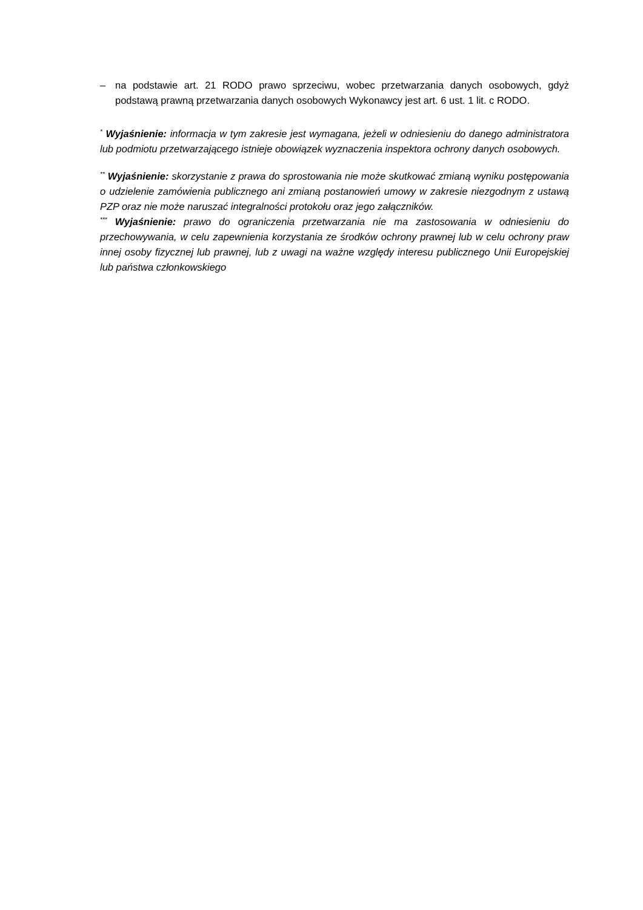– na podstawie art. 21 RODO prawo sprzeciwu, wobec przetwarzania danych osobowych, gdyż podstawą prawną przetwarzania danych osobowych Wykonawcy jest art. 6 ust. 1 lit. c RODO.
<sup>*</sup> Wyjaśnienie: informacja w tym zakresie jest wymagana, jeżeli w odniesieniu do danego administratora lub podmiotu przetwarzającego istnieje obowiązek wyznaczenia inspektora ochrony danych osobowych.
<sup>**</sup> Wyjaśnienie: skorzystanie z prawa do sprostowania nie może skutkować zmianą wyniku postępowania o udzielenie zamówienia publicznego ani zmianą postanowień umowy w zakresie niezgodnym z ustawą PZP oraz nie może naruszać integralności protokołu oraz jego załączników.
<sup>***</sup> Wyjaśnienie: prawo do ograniczenia przetwarzania nie ma zastosowania w odniesieniu do przechowywania, w celu zapewnienia korzystania ze środków ochrony prawnej lub w celu ochrony praw innej osoby fizycznej lub prawnej, lub z uwagi na ważne względy interesu publicznego Unii Europejskiej lub państwa członkowskiego